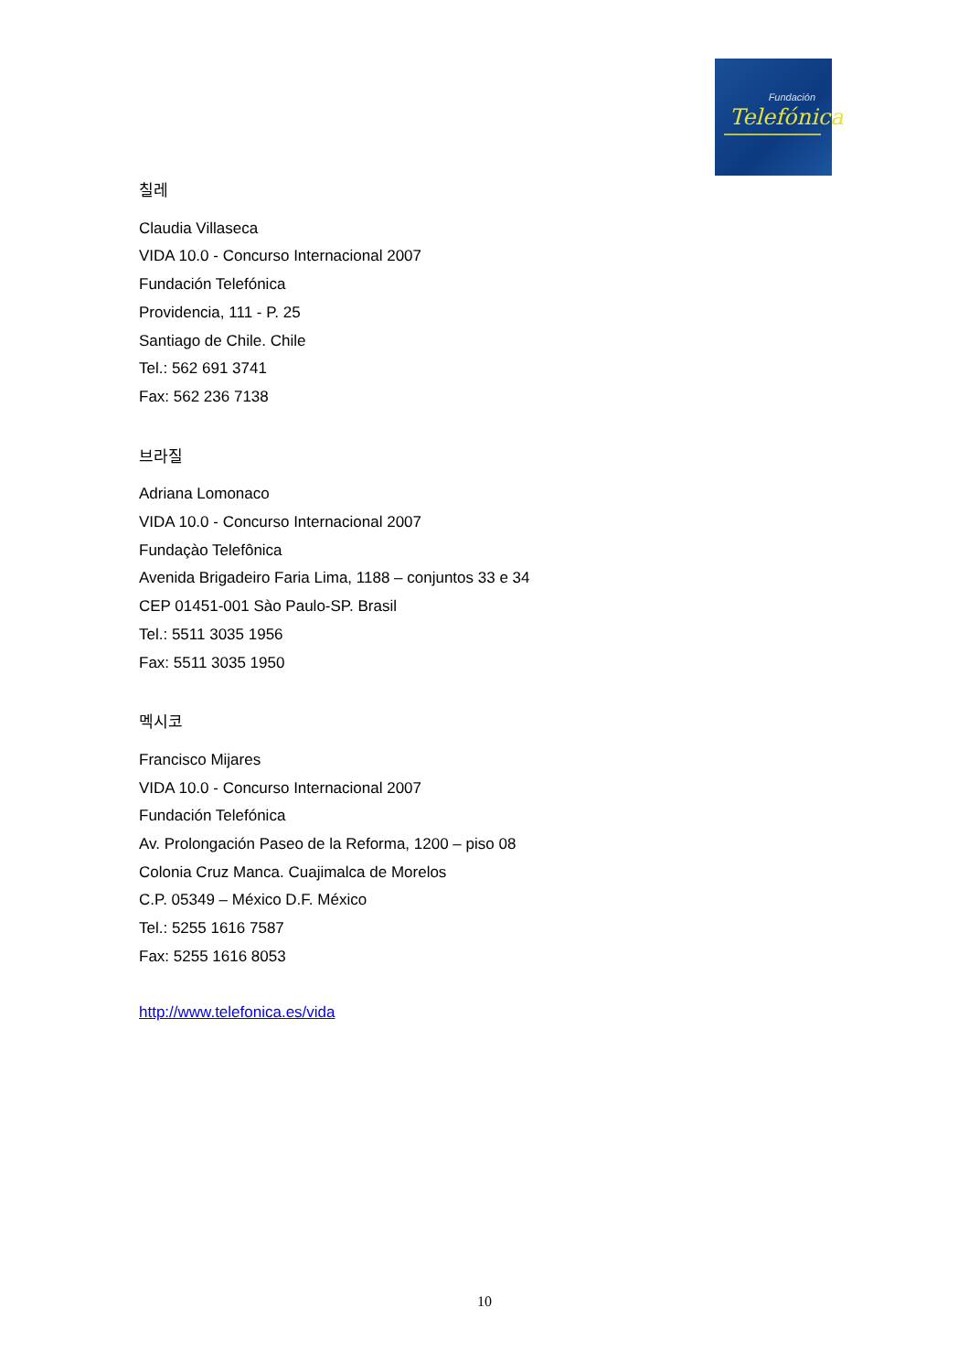Fundación
Telefónica
칠레
Claudia Villaseca
VIDA 10.0 - Concurso Internacional 2007
Fundación Telefónica
Providencia, 111 - P. 25
Santiago de Chile. Chile
Tel.: 562 691 3741
Fax: 562 236 7138
브라질
Adriana Lomonaco
VIDA 10.0 - Concurso Internacional 2007
Fundaçào Telefônica
Avenida Brigadeiro Faria Lima, 1188 – conjuntos 33 e 34
CEP 01451-001 Sào Paulo-SP. Brasil
Tel.: 5511 3035 1956
Fax: 5511 3035 1950
멕시코
Francisco Mijares
VIDA 10.0 - Concurso Internacional 2007
Fundación Telefónica
Av. Prolongación Paseo de la Reforma, 1200 – piso 08
Colonia Cruz Manca. Cuajimalca de Morelos
C.P. 05349 – México D.F. México
Tel.: 5255 1616 7587
Fax: 5255 1616 8053
http://www.telefonica.es/vida
10